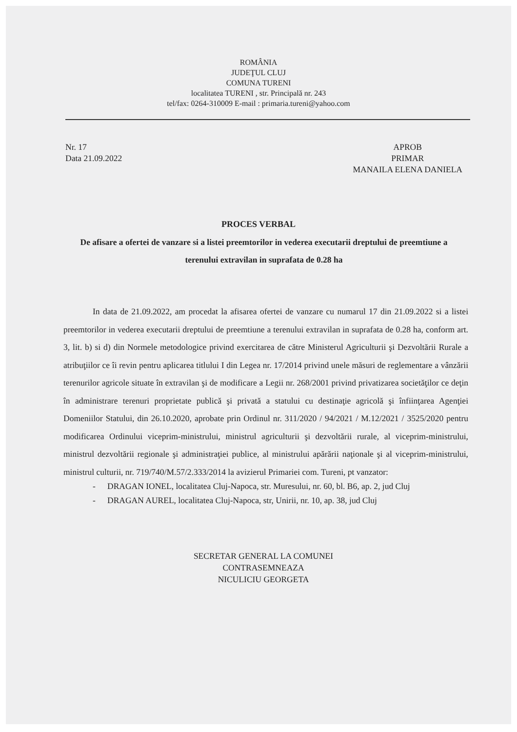ROMÂNIA
JUDEŢUL CLUJ
COMUNA TURENI
localitatea TURENI , str. Principală nr. 243
tel/fax: 0264-310009 E-mail : primaria.tureni@yahoo.com
Nr. 17
Data 21.09.2022
APROB
PRIMAR
MANAILA ELENA DANIELA
PROCES VERBAL
De afisare a ofertei de vanzare si a listei preemtorilor in vederea executarii dreptului de preemtiune a terenului extravilan in suprafata de 0.28 ha
In data de 21.09.2022, am procedat la afisarea ofertei de vanzare cu numarul 17 din 21.09.2022 si a listei preemtorilor in vederea executarii dreptului de preemtiune a terenului extravilan in suprafata de 0.28 ha, conform art. 3, lit. b) si d) din Normele metodologice privind exercitarea de către Ministerul Agriculturii şi Dezvoltării Rurale a atribuţiilor ce îi revin pentru aplicarea titlului I din Legea nr. 17/2014 privind unele măsuri de reglementare a vânzării terenurilor agricole situate în extravilan şi de modificare a Legii nr. 268/2001 privind privatizarea societăţilor ce deţin în administrare terenuri proprietate publică şi privată a statului cu destinaţie agricolă şi înfiinţarea Agenţiei Domeniilor Statului, din 26.10.2020, aprobate prin Ordinul nr. 311/2020 / 94/2021 / M.12/2021 / 3525/2020 pentru modificarea Ordinului viceprim-ministrului, ministrul agriculturii şi dezvoltării rurale, al viceprim-ministrului, ministrul dezvoltării regionale şi administraţiei publice, al ministrului apărării naţionale şi al viceprim-ministrului, ministrul culturii, nr. 719/740/M.57/2.333/2014 la avizierul Primariei com. Tureni, pt vanzator:
- DRAGAN IONEL, localitatea Cluj-Napoca, str. Muresului, nr. 60, bl. B6, ap. 2, jud Cluj
- DRAGAN AUREL, localitatea Cluj-Napoca, str, Unirii, nr. 10, ap. 38, jud Cluj
SECRETAR GENERAL LA COMUNEI
CONTRASEMNEAZA
NICULICIU GEORGETA